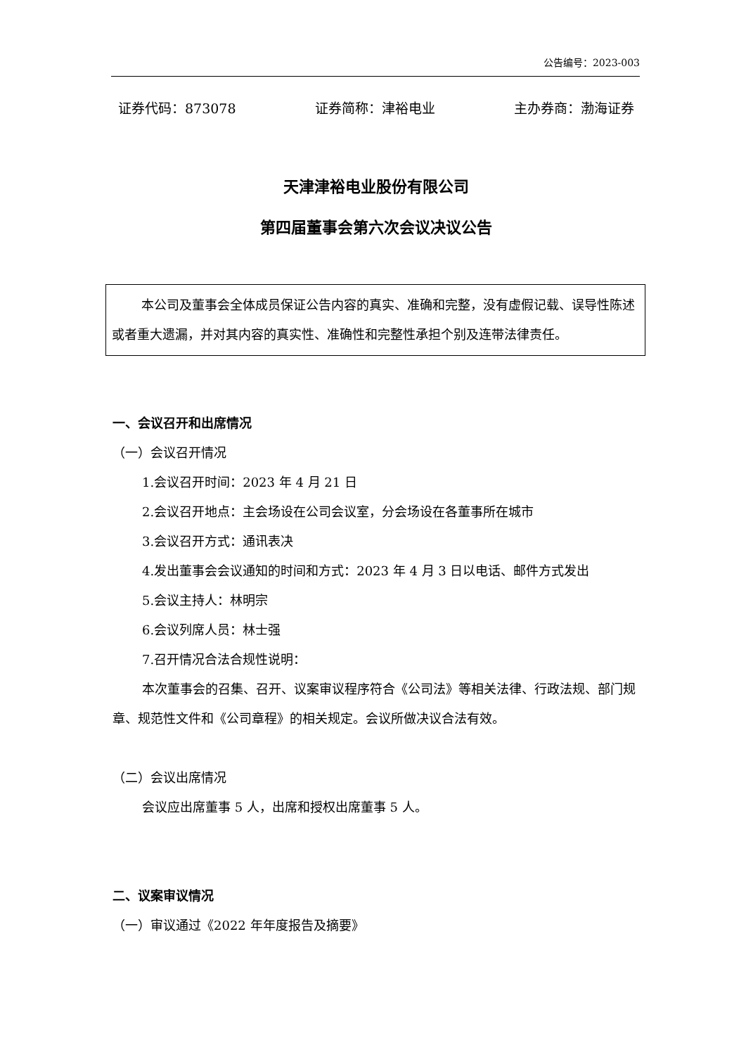公告编号：2023-003
证券代码：873078 证券简称：津裕电业 主办券商：渤海证券
天津津裕电业股份有限公司
第四届董事会第六次会议决议公告
本公司及董事会全体成员保证公告内容的真实、准确和完整，没有虚假记载、误导性陈述或者重大遗漏，并对其内容的真实性、准确性和完整性承担个别及连带法律责任。
一、会议召开和出席情况
（一）会议召开情况
1.会议召开时间：2023 年 4 月 21 日
2.会议召开地点：主会场设在公司会议室，分会场设在各董事所在城市
3.会议召开方式：通讯表决
4.发出董事会会议通知的时间和方式：2023 年 4 月 3 日以电话、邮件方式发出
5.会议主持人：林明宗
6.会议列席人员：林士强
7.召开情况合法合规性说明：
本次董事会的召集、召开、议案审议程序符合《公司法》等相关法律、行政法规、部门规章、规范性文件和《公司章程》的相关规定。会议所做决议合法有效。
（二）会议出席情况
会议应出席董事 5 人，出席和授权出席董事 5 人。
二、议案审议情况
（一）审议通过《2022 年年度报告及摘要》